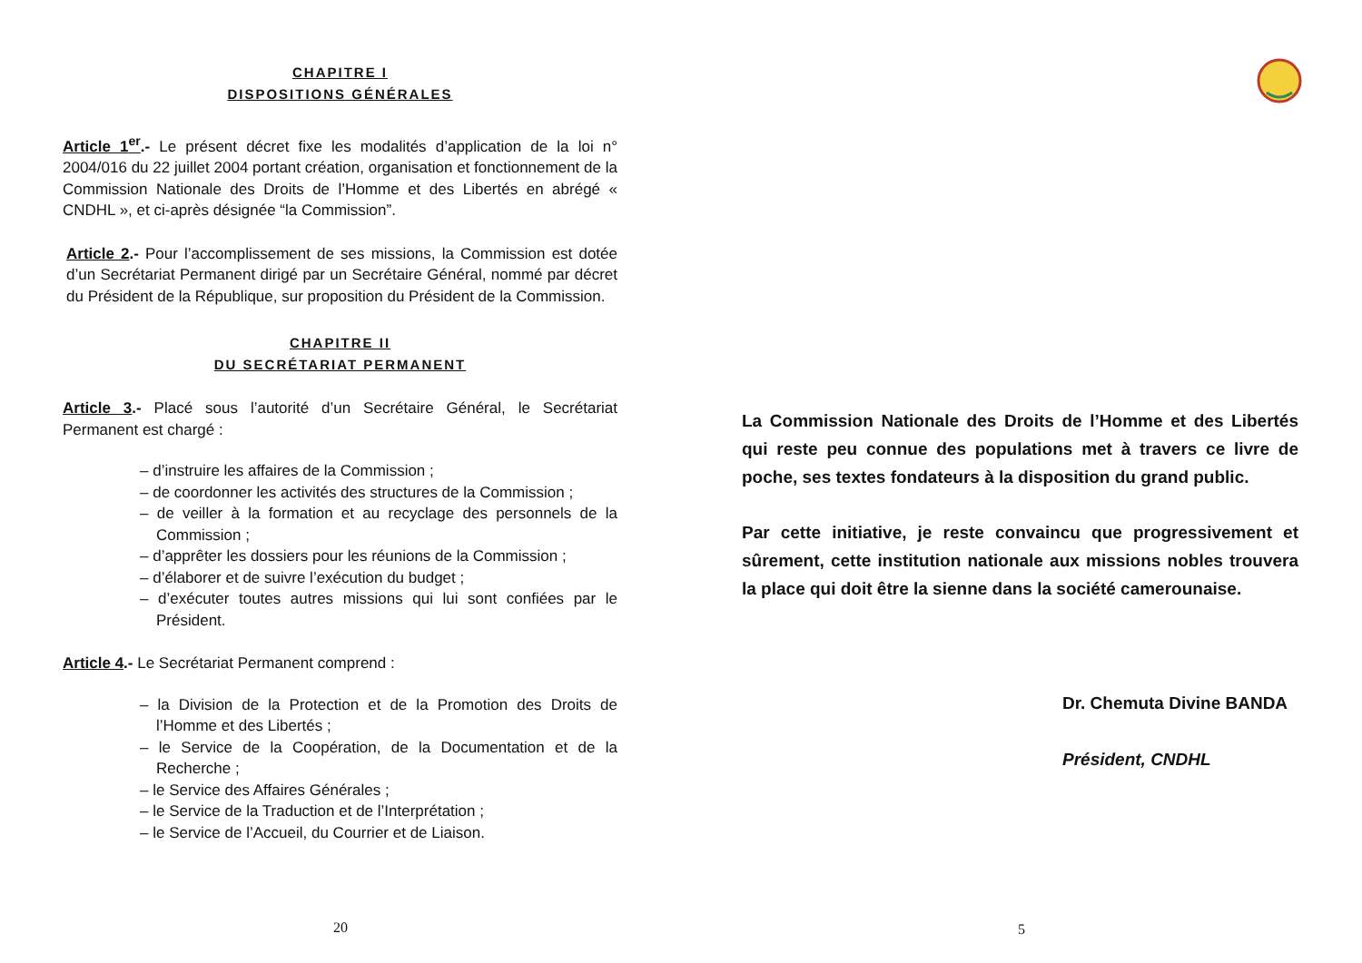CHAPITRE I
DISPOSITIONS GÉNÉRALES
Article 1<sup>er</sup>.- Le présent décret fixe les modalités d’application de la loi n° 2004/016 du 22 juillet 2004 portant création, organisation et fonctionnement de la Commission Nationale des Droits de l’Homme et des Libertés en abrégé « CNDHL », et ci-après désignée “la Commission”.
Article 2.- Pour l’accomplissement de ses missions, la Commission est dotée d’un Secrétariat Permanent dirigé par un Secrétaire Général, nommé par décret du Président de la République, sur proposition du Président de la Commission.
CHAPITRE II
DU SECRÉTARIAT PERMANENT
Article 3.- Placé sous l’autorité d’un Secrétaire Général, le Secrétariat Permanent est chargé :
– d’instruire les affaires de la Commission ;
– de coordonner les activités des structures de la Commission ;
– de veiller à la formation et au recyclage des personnels de la Commission ;
– d’apprêter les dossiers pour les réunions de la Commission ;
– d’élaborer et de suivre l’exécution du budget ;
– d’exécuter toutes autres missions qui lui sont confiées par le Président.
Article 4.- Le Secrétariat Permanent comprend :
– la Division de la Protection et de la Promotion des Droits de l’Homme et des Libertés ;
– le Service de la Coopération, de la Documentation et de la Recherche ;
– le Service des Affaires Générales ;
– le Service de la Traduction et de l’Interprétation ;
– le Service de l’Accueil, du Courrier et de Liaison.
20
La Commission Nationale des Droits de l’Homme et des Libertés qui reste peu connue des populations met à travers ce livre de poche, ses textes fondateurs à la disposition du grand public.
Par cette initiative, je reste convaincu que progressivement et sûrement, cette institution nationale aux missions nobles trouvera la place qui doit être la sienne dans la société camerounaise.
Dr. Chemuta Divine BANDA
Président, CNDHL
5